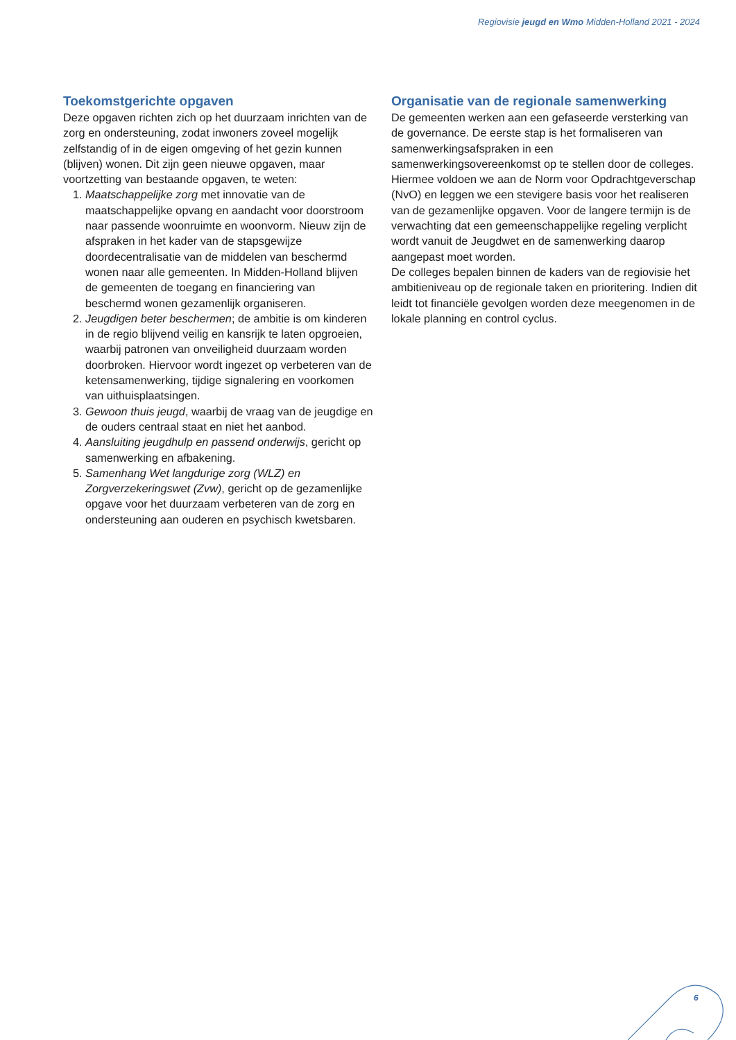Regiovisie jeugd en Wmo Midden-Holland 2021 - 2024
Toekomstgerichte opgaven
Deze opgaven richten zich op het duurzaam inrichten van de zorg en ondersteuning, zodat inwoners zoveel mogelijk zelfstandig of in de eigen omgeving of het gezin kunnen (blijven) wonen. Dit zijn geen nieuwe opgaven, maar voortzetting van bestaande opgaven, te weten:
1. Maatschappelijke zorg met innovatie van de maatschappelijke opvang en aandacht voor doorstroom naar passende woonruimte en woonvorm. Nieuw zijn de afspraken in het kader van de stapsgewijze doordecentralisatie van de middelen van beschermd wonen naar alle gemeenten. In Midden-Holland blijven de gemeenten de toegang en financiering van beschermd wonen gezamenlijk organiseren.
2. Jeugdigen beter beschermen; de ambitie is om kinderen in de regio blijvend veilig en kansrijk te laten opgroeien, waarbij patronen van onveiligheid duurzaam worden doorbroken. Hiervoor wordt ingezet op verbeteren van de ketensamenwerking, tijdige signalering en voorkomen van uithuisplaatsingen.
3. Gewoon thuis jeugd, waarbij de vraag van de jeugdige en de ouders centraal staat en niet het aanbod.
4. Aansluiting jeugdhulp en passend onderwijs, gericht op samenwerking en afbakening.
5. Samenhang Wet langdurige zorg (WLZ) en Zorgverzekeringswet (Zvw), gericht op de gezamenlijke opgave voor het duurzaam verbeteren van de zorg en ondersteuning aan ouderen en psychisch kwetsbaren.
Organisatie van de regionale samenwerking
De gemeenten werken aan een gefaseerde versterking van de governance. De eerste stap is het formaliseren van samenwerkingsafspraken in een samenwerkingsovereenkomst op te stellen door de colleges. Hiermee voldoen we aan de Norm voor Opdrachtgeverschap (NvO) en leggen we een stevigere basis voor het realiseren van de gezamenlijke opgaven. Voor de langere termijn is de verwachting dat een gemeenschappelijke regeling verplicht wordt vanuit de Jeugdwet en de samenwerking daarop aangepast moet worden.
De colleges bepalen binnen de kaders van de regiovisie het ambitieniveau op de regionale taken en prioritering. Indien dit leidt tot financiële gevolgen worden deze meegenomen in de lokale planning en control cyclus.
6